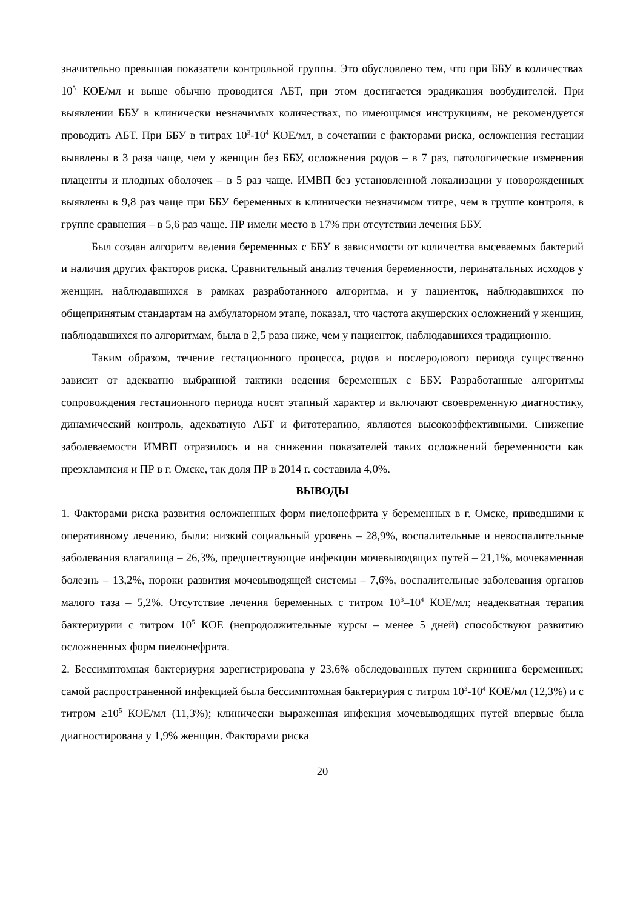значительно превышая показатели контрольной группы. Это обусловлено тем, что при ББУ в количествах 10<sup>5</sup> КОЕ/мл и выше обычно проводится АБТ, при этом достигается эрадикация возбудителей. При выявлении ББУ в клинически незначимых количествах, по имеющимся инструкциям, не рекомендуется проводить АБТ. При ББУ в титрах 10<sup>3</sup>-10<sup>4</sup> КОЕ/мл, в сочетании с факторами риска, осложнения гестации выявлены в 3 раза чаще, чем у женщин без ББУ, осложнения родов – в 7 раз, патологические изменения плаценты и плодных оболочек – в 5 раз чаще. ИМВП без установленной локализации у новорожденных выявлены в 9,8 раз чаще при ББУ беременных в клинически незначимом титре, чем в группе контроля, в группе сравнения – в 5,6 раз чаще. ПР имели место в 17% при отсутствии лечения ББУ.
Был создан алгоритм ведения беременных с ББУ в зависимости от количества высеваемых бактерий и наличия других факторов риска. Сравнительный анализ течения беременности, перинатальных исходов у женщин, наблюдавшихся в рамках разработанного алгоритма, и у пациенток, наблюдавшихся по общепринятым стандартам на амбулаторном этапе, показал, что частота акушерских осложнений у женщин, наблюдавшихся по алгоритмам, была в 2,5 раза ниже, чем у пациенток, наблюдавшихся традиционно.
Таким образом, течение гестационного процесса, родов и послеродового периода существенно зависит от адекватно выбранной тактики ведения беременных с ББУ. Разработанные алгоритмы сопровождения гестационного периода носят этапный характер и включают своевременную диагностику, динамический контроль, адекватную АБТ и фитотерапию, являются высокоэффективными. Снижение заболеваемости ИМВП отразилось и на снижении показателей таких осложнений беременности как преэклампсия и ПР в г. Омске, так доля ПР в 2014 г. составила 4,0%.
ВЫВОДЫ
1. Факторами риска развития осложненных форм пиелонефрита у беременных в г. Омске, приведшими к оперативному лечению, были: низкий социальный уровень – 28,9%, воспалительные и невоспалительные заболевания влагалища – 26,3%, предшествующие инфекции мочевыводящих путей – 21,1%, мочекаменная болезнь – 13,2%, пороки развития мочевыводящей системы – 7,6%, воспалительные заболевания органов малого таза – 5,2%. Отсутствие лечения беременных с титром 10<sup>3</sup>–10<sup>4</sup> КОЕ/мл; неадекватная терапия бактериурии с титром 10<sup>5</sup> КОЕ (непродолжительные курсы – менее 5 дней) способствуют развитию осложненных форм пиелонефрита.
2. Бессимптомная бактериурия зарегистрирована у 23,6% обследованных путем скрининга беременных; самой распространенной инфекцией была бессимптомная бактериурия с титром 10<sup>3</sup>-10<sup>4</sup> КОЕ/мл (12,3%) и с титром ≥10<sup>5</sup> КОЕ/мл (11,3%); клинически выраженная инфекция мочевыводящих путей впервые была диагностирована у 1,9% женщин. Факторами риска
20